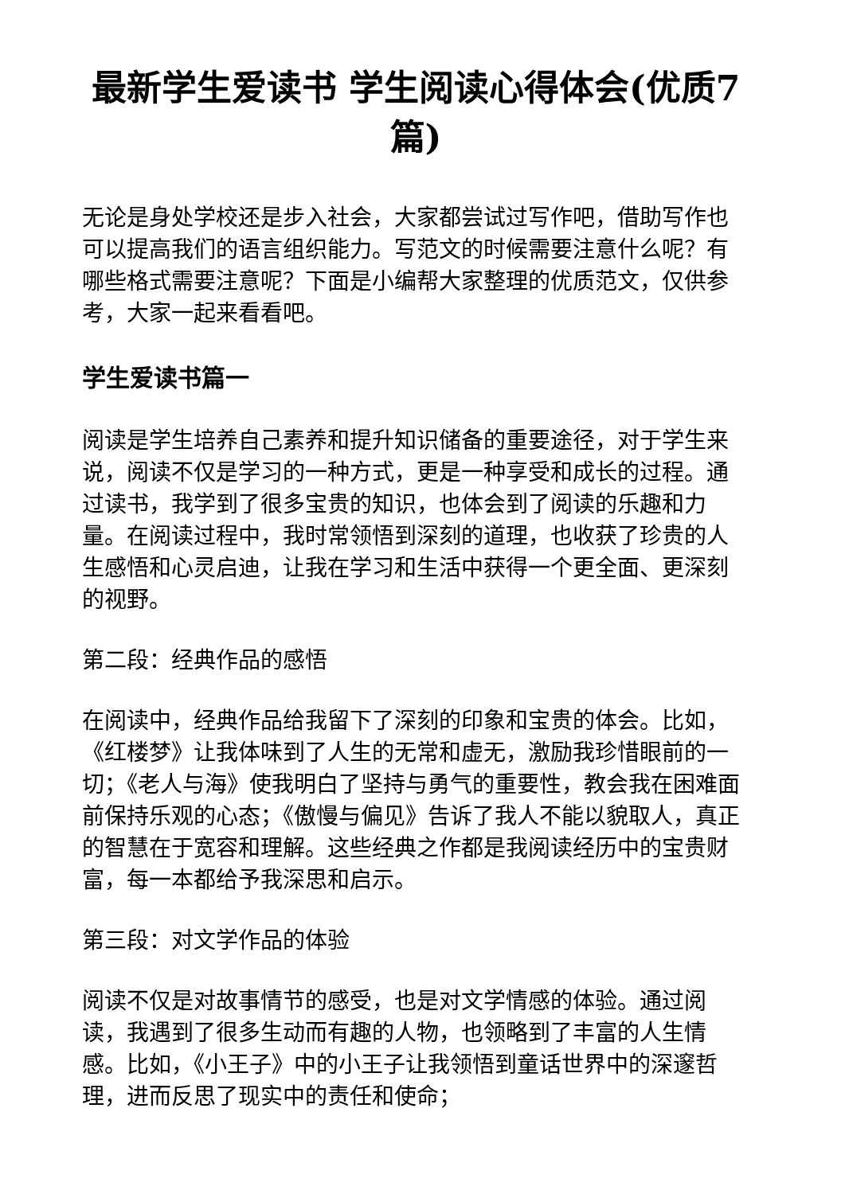最新学生爱读书 学生阅读心得体会(优质7篇)
无论是身处学校还是步入社会，大家都尝试过写作吧，借助写作也可以提高我们的语言组织能力。写范文的时候需要注意什么呢？有哪些格式需要注意呢？下面是小编帮大家整理的优质范文，仅供参考，大家一起来看看吧。
学生爱读书篇一
阅读是学生培养自己素养和提升知识储备的重要途径，对于学生来说，阅读不仅是学习的一种方式，更是一种享受和成长的过程。通过读书，我学到了很多宝贵的知识，也体会到了阅读的乐趣和力量。在阅读过程中，我时常领悟到深刻的道理，也收获了珍贵的人生感悟和心灵启迪，让我在学习和生活中获得一个更全面、更深刻的视野。
第二段：经典作品的感悟
在阅读中，经典作品给我留下了深刻的印象和宝贵的体会。比如，《红楼梦》让我体味到了人生的无常和虚无，激励我珍惜眼前的一切；《老人与海》使我明白了坚持与勇气的重要性，教会我在困难面前保持乐观的心态；《傲慢与偏见》告诉了我人不能以貌取人，真正的智慧在于宽容和理解。这些经典之作都是我阅读经历中的宝贵财富，每一本都给予我深思和启示。
第三段：对文学作品的体验
阅读不仅是对故事情节的感受，也是对文学情感的体验。通过阅读，我遇到了很多生动而有趣的人物，也领略到了丰富的人生情感。比如，《小王子》中的小王子让我领悟到童话世界中的深邃哲理，进而反思了现实中的责任和使命；